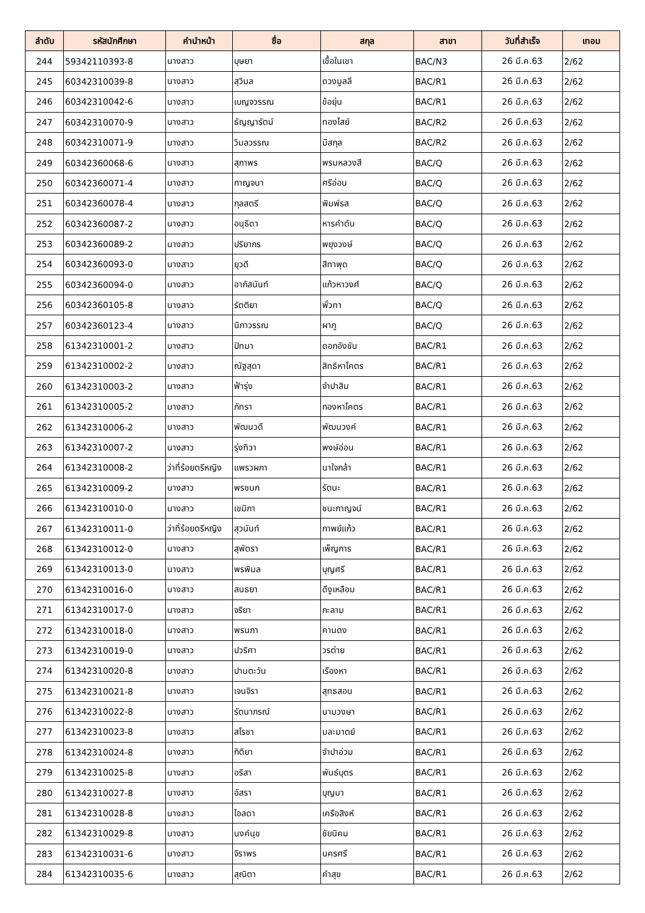| ลำดับ | รหัสนักศึกษา | คำนำหน้า | ชื่อ | สกุล | สาขา | วันที่สำเร็จ | เทอม |
| --- | --- | --- | --- | --- | --- | --- | --- |
| 244 | 59342110393-8 | นางสาว | บุษยา | เชื้อในเขา | BAC/N3 | 26 มี.ค.63 | 2/62 |
| 245 | 60342310039-8 | นางสาว | สุวิมล | ดวงมูลลี | BAC/R1 | 26 มี.ค.63 | 2/62 |
| 246 | 60342310042-6 | นางสาว | เบญจวรรณ | ข้อยุ่น | BAC/R1 | 26 มี.ค.63 | 2/62 |
| 247 | 60342310070-9 | นางสาว | ธัญญารัตน์ | ทองไสย์ | BAC/R2 | 26 มี.ค.63 | 2/62 |
| 248 | 60342310071-9 | นางสาว | วิมลวรรณ | มีสกุล | BAC/R2 | 26 มี.ค.63 | 2/62 |
| 249 | 60342360068-6 | นางสาว | สุภาพร | พรมหลวงสี | BAC/Q | 26 มี.ค.63 | 2/62 |
| 250 | 60342360071-4 | นางสาว | กาญจนา | ศรีอ่อน | BAC/Q | 26 มี.ค.63 | 2/62 |
| 251 | 60342360078-4 | นางสาว | กุลสตรี | พิมพ์รส | BAC/Q | 26 มี.ค.63 | 2/62 |
| 252 | 60342360087-2 | นางสาว | อนุธิดา | หารคำตัน | BAC/Q | 26 มี.ค.63 | 2/62 |
| 253 | 60342360089-2 | นางสาว | ปริยากร | พยุงวงษ์ | BAC/Q | 26 มี.ค.63 | 2/62 |
| 254 | 60342360093-0 | นางสาว | ยุวดี | สีทาพุด | BAC/Q | 26 มี.ค.63 | 2/62 |
| 255 | 60342360094-0 | นางสาว | อาภัสนันท์ | แก้วหาวงศ์ | BAC/Q | 26 มี.ค.63 | 2/62 |
| 256 | 60342360105-8 | นางสาว | รัตติยา | พั่วทา | BAC/Q | 26 มี.ค.63 | 2/62 |
| 257 | 60342360123-4 | นางสาว | นิภาวรรณ | ผาภู | BAC/Q | 26 มี.ค.63 | 2/62 |
| 258 | 61342310001-2 | นางสาว | ปัทมา | ดอกอังชัน | BAC/R1 | 26 มี.ค.63 | 2/62 |
| 259 | 61342310002-2 | นางสาว | ณัฐสุดา | สิทธิหาโคตร | BAC/R1 | 26 มี.ค.63 | 2/62 |
| 260 | 61342310003-2 | นางสาว | ฟ้ารุ่ง | จำปาสิม | BAC/R1 | 26 มี.ค.63 | 2/62 |
| 261 | 61342310005-2 | นางสาว | ภัทรา | กองหาโคตร | BAC/R1 | 26 มี.ค.63 | 2/62 |
| 262 | 61342310006-2 | นางสาว | พัฒนวดี | พัฒนวงค์ | BAC/R1 | 26 มี.ค.63 | 2/62 |
| 263 | 61342310007-2 | นางสาว | รุ่งทิวา | พงษ์อ่อน | BAC/R1 | 26 มี.ค.63 | 2/62 |
| 264 | 61342310008-2 | ว่าที่ร้อยตรีหญิง | แพรวผกา | นาใจกล้า | BAC/R1 | 26 มี.ค.63 | 2/62 |
| 265 | 61342310009-2 | นางสาว | พรชนก | รัตนะ | BAC/R1 | 26 มี.ค.63 | 2/62 |
| 266 | 61342310010-0 | นางสาว | เขมิกา | ชนะกาญจน์ | BAC/R1 | 26 มี.ค.63 | 2/62 |
| 267 | 61342310011-0 | ว่าที่ร้อยตรีหญิง | สุวนันท์ | กาพย์แก้ว | BAC/R1 | 26 มี.ค.63 | 2/62 |
| 268 | 61342310012-0 | นางสาว | สุพัตรา | เพ็ญการ | BAC/R1 | 26 มี.ค.63 | 2/62 |
| 269 | 61342310013-0 | นางสาว | พรพิมล | บุญศรี | BAC/R1 | 26 มี.ค.63 | 2/62 |
| 270 | 61342310016-0 | นางสาว | สนธยา | ดีงูเหลือม | BAC/R1 | 26 มี.ค.63 | 2/62 |
| 271 | 61342310017-0 | นางสาว | จริยา | กะลาม | BAC/R1 | 26 มี.ค.63 | 2/62 |
| 272 | 61342310018-0 | นางสาว | พรนภา | คานดง | BAC/R1 | 26 มี.ค.63 | 2/62 |
| 273 | 61342310019-0 | นางสาว | ปวริศา | วรต่าย | BAC/R1 | 26 มี.ค.63 | 2/62 |
| 274 | 61342310020-8 | นางสาว | ปานตะวัน | เรืองหา | BAC/R1 | 26 มี.ค.63 | 2/62 |
| 275 | 61342310021-8 | นางสาว | เจนจิรา | สุทธสอน | BAC/R1 | 26 มี.ค.63 | 2/62 |
| 276 | 61342310022-8 | นางสาว | รัตนาภรณ์ | นามวงษา | BAC/R1 | 26 มี.ค.63 | 2/62 |
| 277 | 61342310023-8 | นางสาว | สโรชา | มละมาตย์ | BAC/R1 | 26 มี.ค.63 | 2/62 |
| 278 | 61342310024-8 | นางสาว | กิติยา | จำปาอ่วม | BAC/R1 | 26 มี.ค.63 | 2/62 |
| 279 | 61342310025-8 | นางสาว | อริสา | พันธ์บุตร | BAC/R1 | 26 มี.ค.63 | 2/62 |
| 280 | 61342310027-8 | นางสาว | อัสรา | บุญมา | BAC/R1 | 26 มี.ค.63 | 2/62 |
| 281 | 61342310028-8 | นางสาว | ไอลดา | เครือสิงห์ | BAC/R1 | 26 มี.ค.63 | 2/62 |
| 282 | 61342310029-8 | นางสาว | นงค์นุช | ชัยนิคม | BAC/R1 | 26 มี.ค.63 | 2/62 |
| 283 | 61342310031-6 | นางสาว | จิราพร | นครศรี | BAC/R1 | 26 มี.ค.63 | 2/62 |
| 284 | 61342310035-6 | นางสาว | สุณิตา | คำสุข | BAC/R1 | 26 มี.ค.63 | 2/62 |